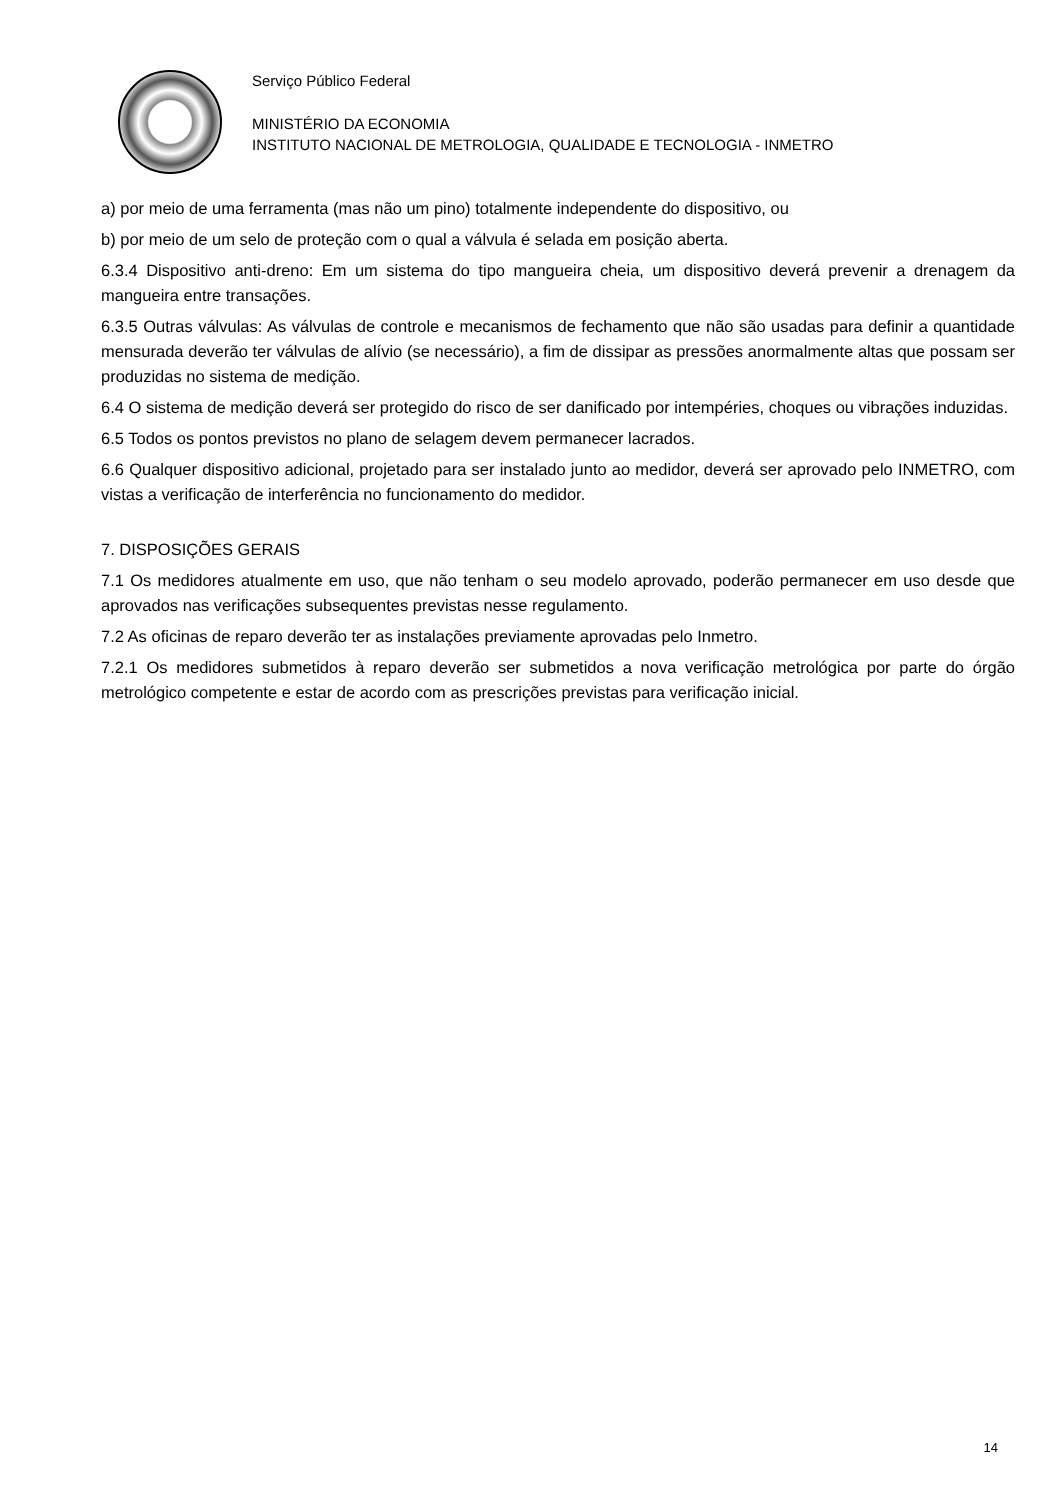Serviço Público Federal
MINISTÉRIO DA ECONOMIA
INSTITUTO NACIONAL DE METROLOGIA, QUALIDADE E TECNOLOGIA - INMETRO
a) por meio de uma ferramenta (mas não um pino) totalmente independente do dispositivo, ou
b) por meio de um selo de proteção com o qual a válvula é selada em posição aberta.
6.3.4 Dispositivo anti-dreno: Em um sistema do tipo mangueira cheia, um dispositivo deverá prevenir a drenagem da mangueira entre transações.
6.3.5 Outras válvulas: As válvulas de controle e mecanismos de fechamento que não são usadas para definir a quantidade mensurada deverão ter válvulas de alívio (se necessário), a fim de dissipar as pressões anormalmente altas que possam ser produzidas no sistema de medição.
6.4 O sistema de medição deverá ser protegido do risco de ser danificado por intempéries, choques ou vibrações induzidas.
6.5 Todos os pontos previstos no plano de selagem devem permanecer lacrados.
6.6 Qualquer dispositivo adicional, projetado para ser instalado junto ao medidor, deverá ser aprovado pelo INMETRO, com vistas a verificação de interferência no funcionamento do medidor.
7. DISPOSIÇÕES GERAIS
7.1 Os medidores atualmente em uso, que não tenham o seu modelo aprovado, poderão permanecer em uso desde que aprovados nas verificações subsequentes previstas nesse regulamento.
7.2 As oficinas de reparo deverão ter as instalações previamente aprovadas pelo Inmetro.
7.2.1 Os medidores submetidos à reparo deverão ser submetidos a nova verificação metrológica por parte do órgão metrológico competente e estar de acordo com as prescrições previstas para verificação inicial.
14